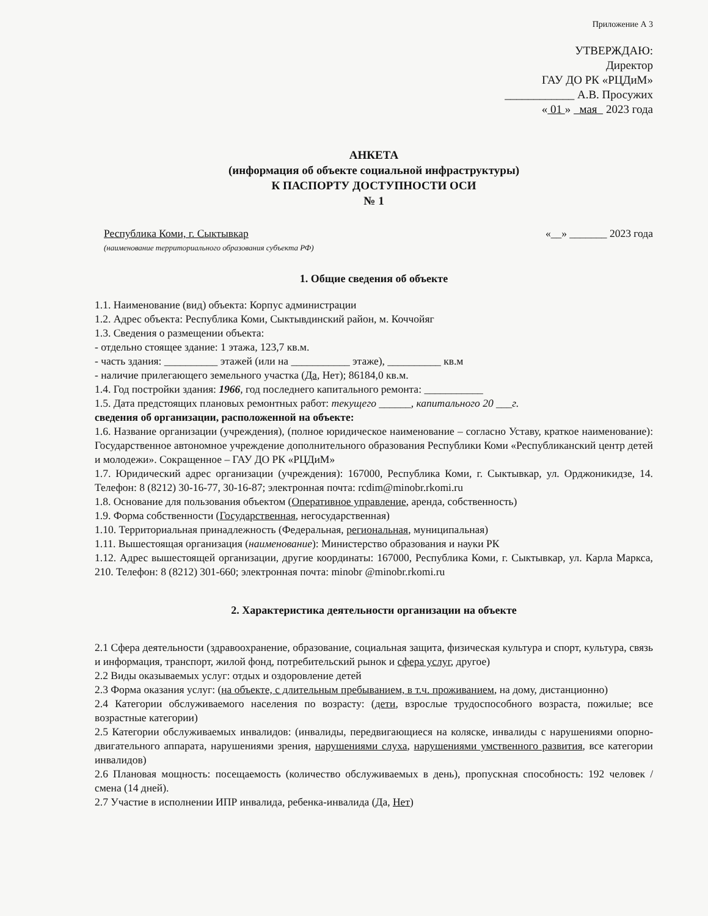Приложение А 3
УТВЕРЖДАЮ:
Директор
ГАУ ДО РК «РЦДиМ»
____________ А.В. Просужих
« 01 » мая 2023 года
АНКЕТА
(информация об объекте социальной инфраструктуры)
К ПАСПОРТУ ДОСТУПНОСТИ ОСИ
№ 1
Республика Коми, г. Сыктывкар «__» _______ 2023 года
(наименование территориального образования субъекта РФ)
1. Общие сведения об объекте
1.1. Наименование (вид) объекта: Корпус администрации
1.2. Адрес объекта: Республика Коми, Сыктывдинский район, м. Коччойяг
1.3. Сведения о размещении объекта:
- отдельно стоящее здание: 1 этажа, 123,7 кв.м.
- часть здания: __________ этажей (или на ___________ этаже), __________ кв.м
- наличие прилегающего земельного участка (Да, Нет); 86184,0 кв.м.
1.4. Год постройки здания: 1966, год последнего капитального ремонта: ___________
1.5. Дата предстоящих плановых ремонтных работ: текущего ______, капитального 20 ___г.
сведения об организации, расположенной на объекте:
1.6. Название организации (учреждения), (полное юридическое наименование – согласно Уставу, краткое наименование): Государственное автономное учреждение дополнительного образования Республики Коми «Республиканский центр детей и молодежи». Сокращенное – ГАУ ДО РК «РЦДиМ»
1.7. Юридический адрес организации (учреждения): 167000, Республика Коми, г. Сыктывкар, ул. Орджоникидзе, 14. Телефон: 8 (8212) 30-16-77, 30-16-87; электронная почта: rcdim@minobr.rkomi.ru
1.8. Основание для пользования объектом (Оперативное управление, аренда, собственность)
1.9. Форма собственности (Государственная, негосударственная)
1.10. Территориальная принадлежность (Федеральная, региональная, муниципальная)
1.11. Вышестоящая организация (наименование): Министерство образования и науки РК
1.12. Адрес вышестоящей организации, другие координаты: 167000, Республика Коми, г. Сыктывкар, ул. Карла Маркса, 210. Телефон: 8 (8212) 301-660; электронная почта: minobr @minobr.rkomi.ru
2. Характеристика деятельности организации на объекте
2.1 Сфера деятельности (здравоохранение, образование, социальная защита, физическая культура и спорт, культура, связь и информация, транспорт, жилой фонд, потребительский рынок и сфера услуг, другое)
2.2 Виды оказываемых услуг: отдых и оздоровление детей
2.3 Форма оказания услуг: (на объекте, с длительным пребыванием, в т.ч. проживанием, на дому, дистанционно)
2.4 Категории обслуживаемого населения по возрасту: (дети, взрослые трудоспособного возраста, пожилые; все возрастные категории)
2.5 Категории обслуживаемых инвалидов: (инвалиды, передвигающиеся на коляске, инвалиды с нарушениями опорно-двигательного аппарата, нарушениями зрения, нарушениями слуха, нарушениями умственного развития, все категории инвалидов)
2.6 Плановая мощность: посещаемость (количество обслуживаемых в день), пропускная способность: 192 человек / смена (14 дней).
2.7 Участие в исполнении ИПР инвалида, ребенка-инвалида (Да, Нет)